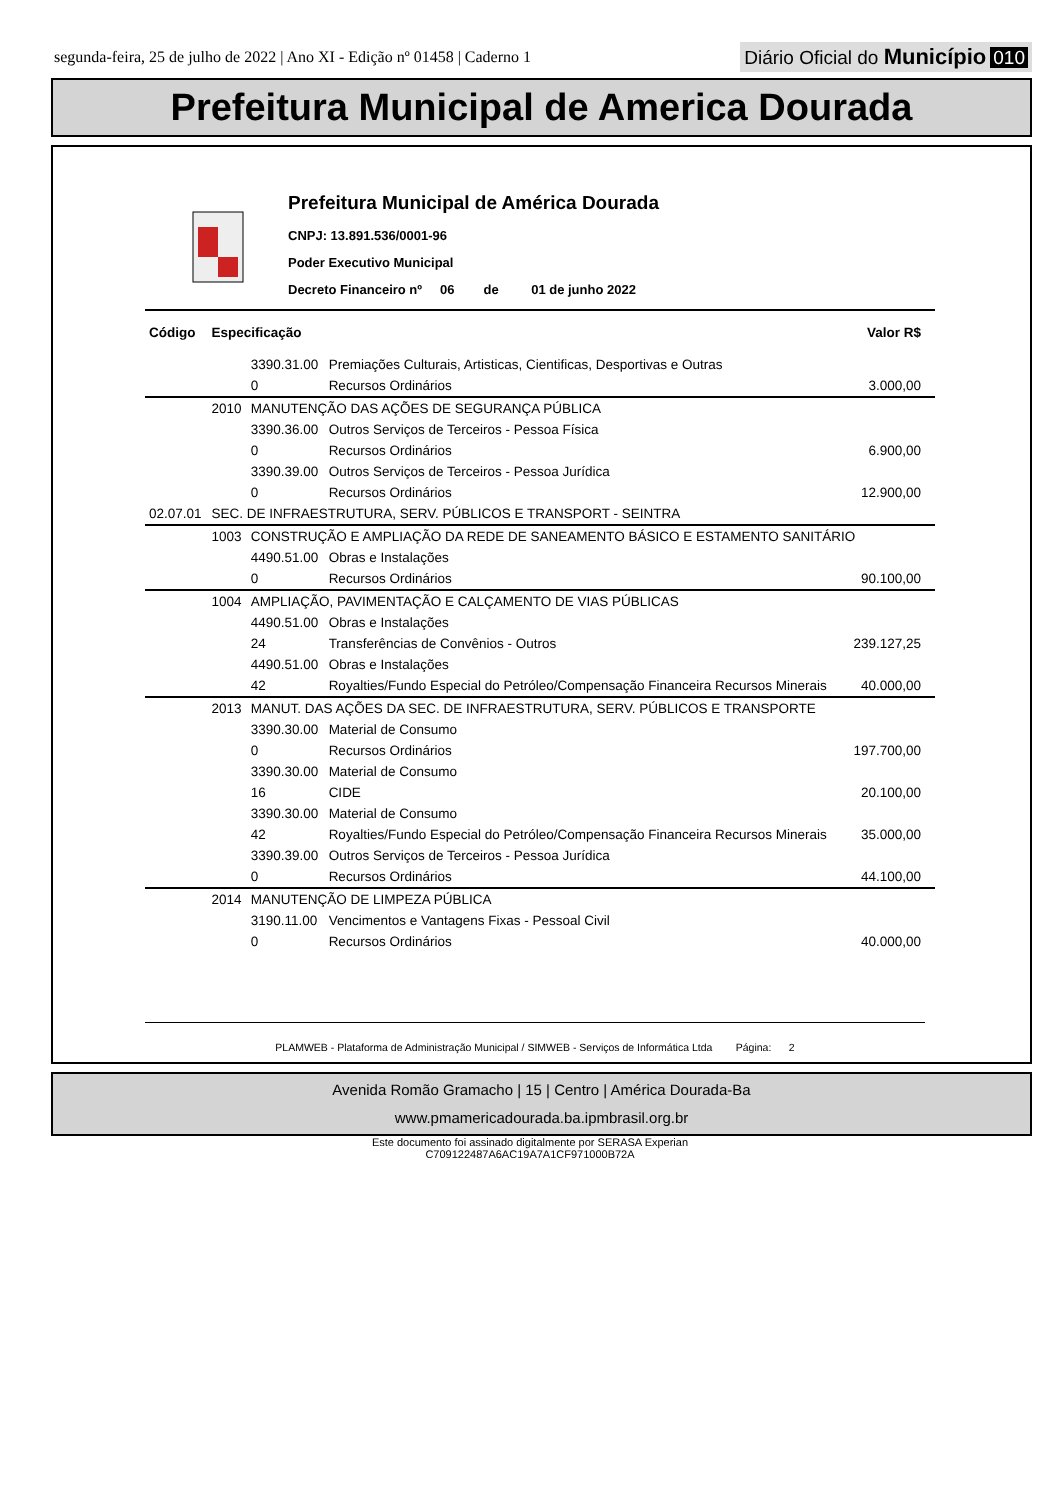segunda-feira, 25 de julho de 2022 | Ano XI - Edição nº 01458 | Caderno 1
Diário Oficial do Município 010
Prefeitura Municipal de America Dourada
Prefeitura Municipal de América Dourada
CNPJ: 13.891.536/0001-96
Poder Executivo Municipal
Decreto Financeiro nº 06 de 01 de junho 2022
| Código | Especificação | | | Valor R$ |
| --- | --- | --- | --- | --- |
| | | 3390.31.00 | Premiações Culturais, Artisticas, Cientificas, Desportivas e Outras | |
| | | 0 | Recursos Ordinários | 3.000,00 |
| | 2010 | MANUTENÇÃO DAS AÇÕES DE SEGURANÇA PÚBLICA | | |
| | | 3390.36.00 | Outros Serviços de Terceiros - Pessoa Física | |
| | | 0 | Recursos Ordinários | 6.900,00 |
| | | 3390.39.00 | Outros Serviços de Terceiros - Pessoa Jurídica | |
| | | 0 | Recursos Ordinários | 12.900,00 |
| 02.07.01 | SEC. DE INFRAESTRUTURA, SERV. PÚBLICOS E TRANSPORT - SEINTRA | | | |
| | 1003 | CONSTRUÇÃO E AMPLIAÇÃO DA REDE DE SANEAMENTO BÁSICO E ESTAMENTO SANITÁRIO | | |
| | | 4490.51.00 | Obras e Instalações | |
| | | 0 | Recursos Ordinários | 90.100,00 |
| | 1004 | AMPLIAÇÃO, PAVIMENTAÇÃO E CALÇAMENTO DE VIAS PÚBLICAS | | |
| | | 4490.51.00 | Obras e Instalações | |
| | | 24 | Transferências de Convênios - Outros | 239.127,25 |
| | | 4490.51.00 | Obras e Instalações | |
| | | 42 | Royalties/Fundo Especial do Petróleo/Compensação Financeira Recursos Minerais | 40.000,00 |
| | 2013 | MANUT. DAS AÇÕES DA SEC. DE INFRAESTRUTURA, SERV. PÚBLICOS E TRANSPORTE | | |
| | | 3390.30.00 | Material de Consumo | |
| | | 0 | Recursos Ordinários | 197.700,00 |
| | | 3390.30.00 | Material de Consumo | |
| | | 16 | CIDE | 20.100,00 |
| | | 3390.30.00 | Material de Consumo | |
| | | 42 | Royalties/Fundo Especial do Petróleo/Compensação Financeira Recursos Minerais | 35.000,00 |
| | | 3390.39.00 | Outros Serviços de Terceiros - Pessoa Jurídica | |
| | | 0 | Recursos Ordinários | 44.100,00 |
| | 2014 | MANUTENÇÃO DE LIMPEZA PÚBLICA | | |
| | | 3190.11.00 | Vencimentos e Vantagens Fixas - Pessoal Civil | |
| | | 0 | Recursos Ordinários | 40.000,00 |
PLAMWEB - Plataforma de Administração Municipal / SIMWEB - Serviços de Informática Ltda Página: 2
Avenida Romão Gramacho | 15 | Centro | América Dourada-Ba
www.pmamericadourada.ba.ipmbrasil.org.br
Este documento foi assinado digitalmente por SERASA Experian
C709122487A6AC19A7A1CF971000B72A